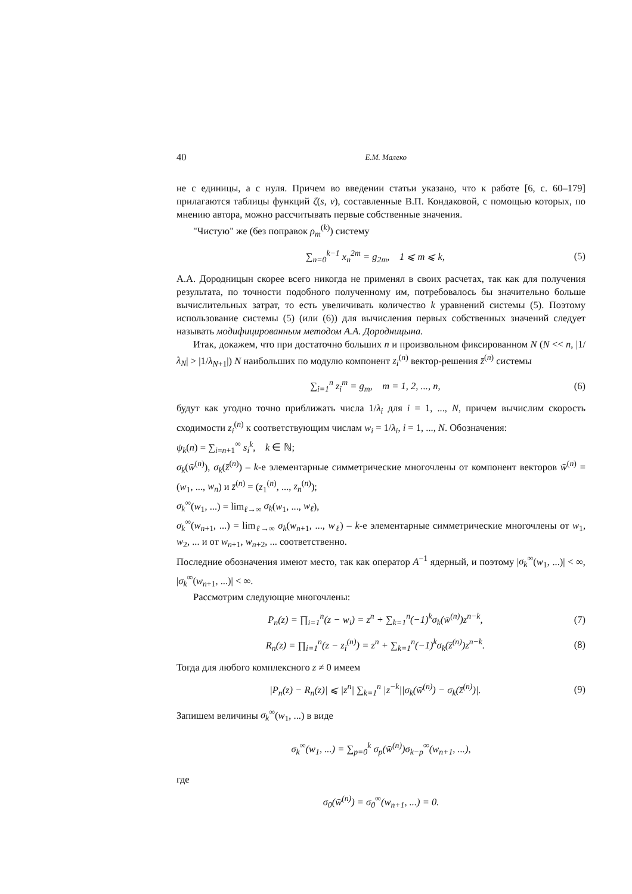40 Е.М. Малеко
не с единицы, а с нуля. Причем во введении статьи указано, что к работе [6, с. 60–179] прилагаются таблицы функций ζ(s, ν), составленные В.П. Кондаковой, с помощью которых, по мнению автора, можно рассчитывать первые собственные значения.
"Чистую" же (без поправок ρ<sub>m</sub><sup>(k)</sup>) систему
∑<sub>n=0</sub><sup>k−1</sup> x<sub>n</sub><sup>2m</sup> = g<sub>2m</sub>, 1 ⩽ m ⩽ k, (5)
А.А. Дородницын скорее всего никогда не применял в своих расчетах, так как для получения результата, по точности подобного полученному им, потребовалось бы значительно больше вычислительных затрат, то есть увеличивать количество k уравнений системы (5). Поэтому использование системы (5) (или (6)) для вычисления первых собственных значений следует называть модифицированным методом А.А. Дородницына.
Итак, докажем, что при достаточно больших n и произвольном фиксированном N (N << n, |1/λ<sub>N</sub>| > |1/λ<sub>N+1</sub>|) N наибольших по модулю компонент z<sub>i</sub><sup>(n)</sup> вектор-решения z̄<sup>(n)</sup> системы
∑<sub>i=1</sub><sup>n</sup> z<sub>i</sub><sup>m</sup> = g<sub>m</sub>, m = 1, 2, ..., n, (6)
будут как угодно точно приближать числа 1/λ<sub>i</sub> для i = 1, ..., N, причем вычислим скорость сходимости z<sub>i</sub><sup>(n)</sup> к соответствующим числам w<sub>i</sub> = 1/λ<sub>i</sub>, i = 1, ..., N. Обозначения:
ψ<sub>k</sub>(n) = ∑<sub>i=n+1</sub><sup>∞</sup> s<sub>i</sub><sup>k</sup>, k ∈ ℕ;
σ<sub>k</sub>(w̄<sup>(n)</sup>), σ<sub>k</sub>(z̄<sup>(n)</sup>) – k-е элементарные симметрические многочлены от компонент векторов w̄<sup>(n)</sup> = (w<sub>1</sub>, ..., w<sub>n</sub>) и z̄<sup>(n)</sup> = (z<sub>1</sub><sup>(n)</sup>, ..., z<sub>n</sub><sup>(n)</sup>);
σ<sub>k</sub><sup>∞</sup>(w<sub>1</sub>, ...) = lim<sub>ℓ→∞</sub> σ<sub>k</sub>(w<sub>1</sub>, ..., w<sub>ℓ</sub>),
σ<sub>k</sub><sup>∞</sup>(w<sub>n+1</sub>, ...) = lim<sub>ℓ→∞</sub> σ<sub>k</sub>(w<sub>n+1</sub>, ..., w<sub>ℓ</sub>) – k-е элементарные симметрические многочлены от w<sub>1</sub>, w<sub>2</sub>, ... и от w<sub>n+1</sub>, w<sub>n+2</sub>, ... соответственно.
Последние обозначения имеют место, так как оператор A<sup>−1</sup> ядерный, и поэтому |σ<sub>k</sub><sup>∞</sup>(w<sub>1</sub>, ...)| < ∞, |σ<sub>k</sub><sup>∞</sup>(w<sub>n+1</sub>, ...)| < ∞.
Рассмотрим следующие многочлены:
P<sub>n</sub>(z) = ∏<sub>i=1</sub><sup>n</sup>(z − w<sub>i</sub>) = z<sup>n</sup> + ∑<sub>k=1</sub><sup>n</sup>(−1)<sup>k</sup>σ<sub>k</sub>(w̄<sup>(n)</sup>)z<sup>n−k</sup>, (7)
R<sub>n</sub>(z) = ∏<sub>i=1</sub><sup>n</sup>(z − z<sub>i</sub><sup>(n)</sup>) = z<sup>n</sup> + ∑<sub>k=1</sub><sup>n</sup>(−1)<sup>k</sup>σ<sub>k</sub>(z̄<sup>(n)</sup>)z<sup>n−k</sup>. (8)
Тогда для любого комплексного z ≠ 0 имеем
|P<sub>n</sub>(z) − R<sub>n</sub>(z)| ⩽ |z<sup>n</sup>| ∑<sub>k=1</sub><sup>n</sup> |z<sup>−k</sup>||σ<sub>k</sub>(w̄<sup>(n)</sup>) − σ<sub>k</sub>(z̄<sup>(n)</sup>)|. (9)
Запишем величины σ<sub>k</sub><sup>∞</sup>(w<sub>1</sub>, ...) в виде
σ<sub>k</sub><sup>∞</sup>(w<sub>1</sub>, ...) = ∑<sub>p=0</sub><sup>k</sup> σ<sub>p</sub>(w̄<sup>(n)</sup>)σ<sub>k−p</sub><sup>∞</sup>(w<sub>n+1</sub>, ...),
где
σ<sub>0</sub>(w̄<sup>(n)</sup>) = σ<sub>0</sub><sup>∞</sup>(w<sub>n+1</sub>, ...) = 0.